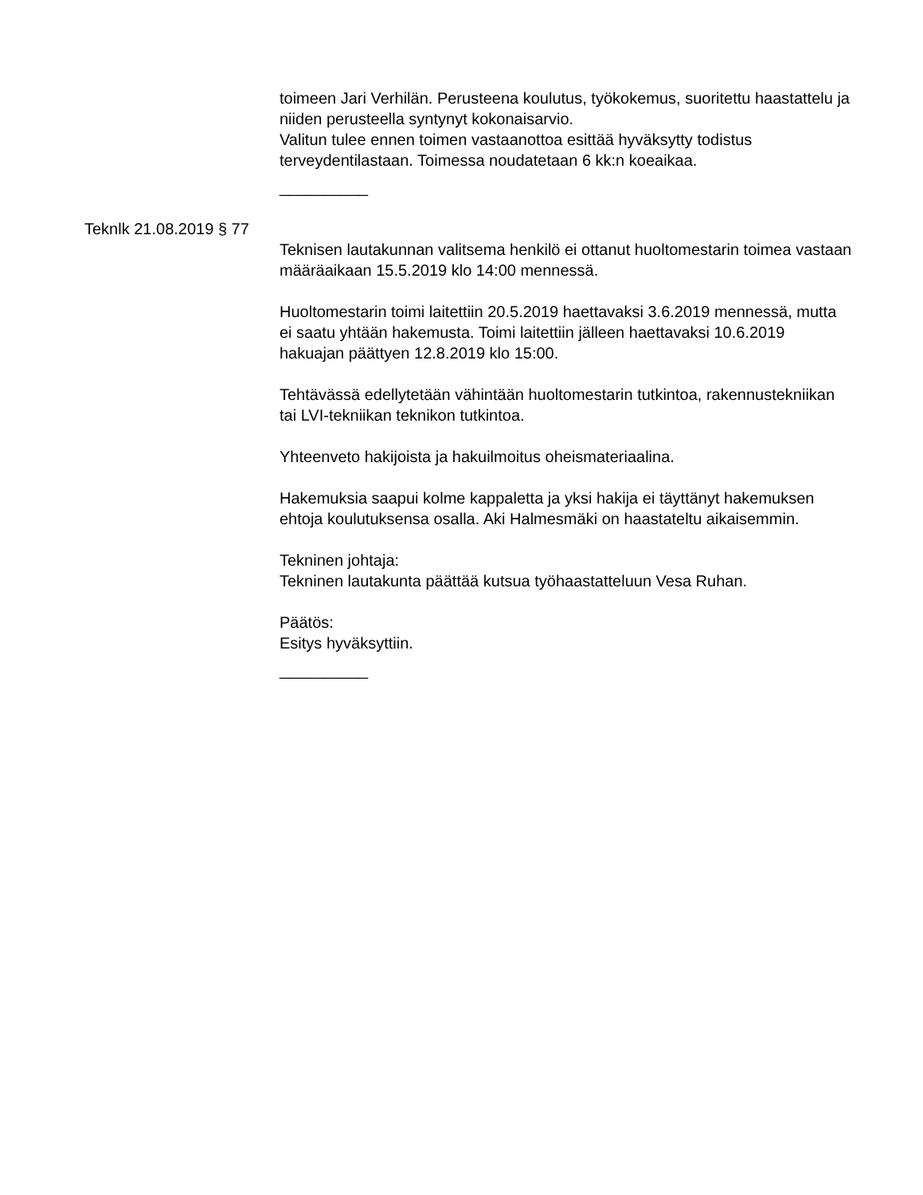toimeen Jari Verhilän. Perusteena koulutus, työkokemus, suoritettu haastattelu ja niiden perusteella syntynyt kokonaisarvio.
Valitun tulee ennen toimen vastaanottoa esittää hyväksytty todistus terveydentilastaan. Toimessa noudatetaan 6 kk:n koeaikaa.
__________
Teknlk 21.08.2019 § 77
Teknisen lautakunnan valitsema henkilö ei ottanut huoltomestarin toimea vastaan määräaikaan 15.5.2019 klo 14:00 mennessä.
Huoltomestarin toimi laitettiin 20.5.2019 haettavaksi 3.6.2019 mennessä, mutta ei saatu yhtään hakemusta. Toimi laitettiin jälleen haettavaksi 10.6.2019 hakuajan päättyen 12.8.2019 klo 15:00.
Tehtävässä edellytetään vähintään huoltomestarin tutkintoa, rakennustekniikan tai LVI-tekniikan teknikon tutkintoa.
Yhteenveto hakijoista ja hakuilmoitus oheismateriaalina.
Hakemuksia saapui kolme kappaletta ja yksi hakija ei täyttänyt hakemuksen ehtoja koulutuksensa osalla. Aki Halmesmäki on haastateltu aikaisemmin.
Tekninen johtaja:
Tekninen lautakunta päättää kutsua työhaastatteluun Vesa Ruhan.
Päätös:
Esitys hyväksyttiin.
__________